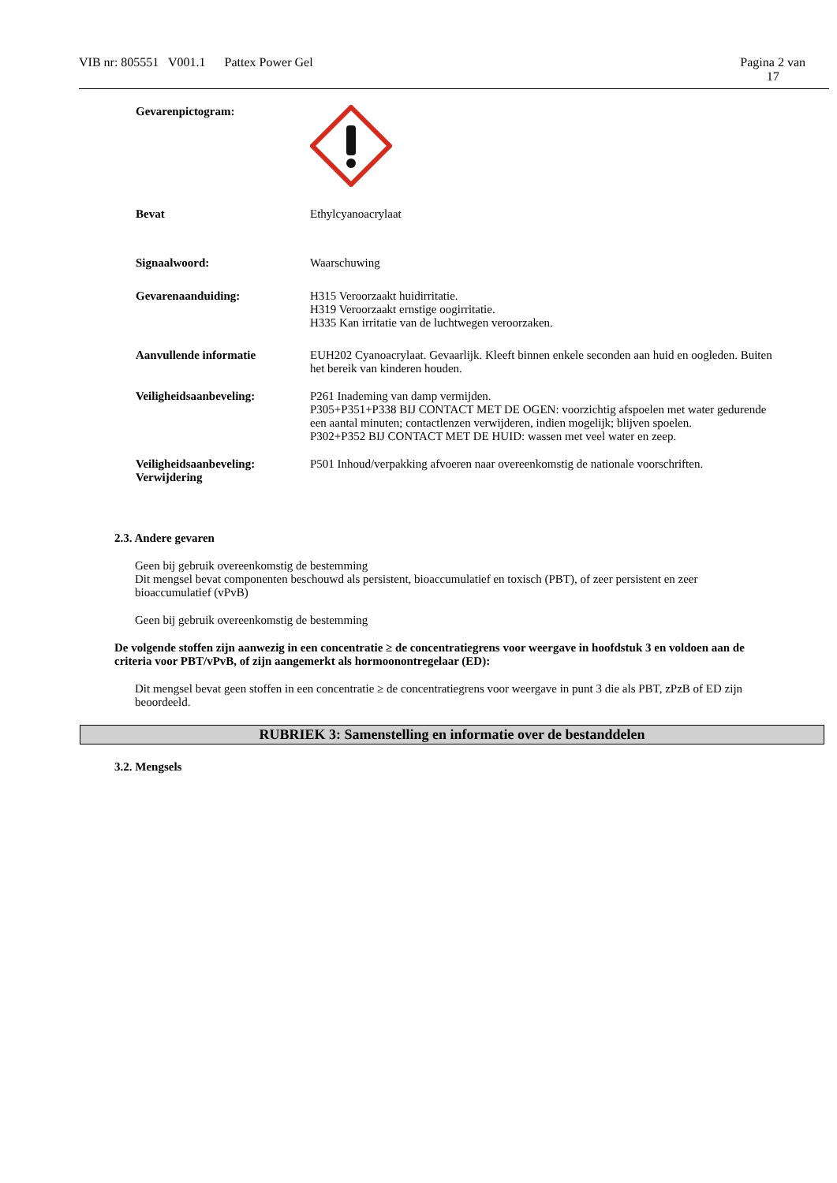VIB nr: 805551 V001.1 Pattex Power Gel Pagina 2 van
17
Gevarenpictogram:
Bevat Ethylcyanoacrylaat
Signaalwoord: Waarschuwing
Gevarenaanduiding: H315 Veroorzaakt huidirritatie.
H319 Veroorzaakt ernstige oogirritatie.
H335 Kan irritatie van de luchtwegen veroorzaken.
Aanvullende informatie EUH202 Cyanoacrylaat. Gevaarlijk. Kleeft binnen enkele seconden aan huid en oogleden. Buiten het bereik van kinderen houden.
Veiligheidsaanbeveling: P261 Inademing van damp vermijden.
P305+P351+P338 BIJ CONTACT MET DE OGEN: voorzichtig afspoelen met water gedurende een aantal minuten; contactlenzen verwijderen, indien mogelijk; blijven spoelen.
P302+P352 BIJ CONTACT MET DE HUID: wassen met veel water en zeep.
Veiligheidsaanbeveling:
Verwijdering
P501 Inhoud/verpakking afvoeren naar overeenkomstig de nationale voorschriften.
2.3. Andere gevaren
Geen bij gebruik overeenkomstig de bestemming
Dit mengsel bevat componenten beschouwd als persistent, bioaccumulatief en toxisch (PBT), of zeer persistent en zeer bioaccumulatief (vPvB)
Geen bij gebruik overeenkomstig de bestemming
De volgende stoffen zijn aanwezig in een concentratie ≥ de concentratiegrens voor weergave in hoofdstuk 3 en voldoen aan de criteria voor PBT/vPvB, of zijn aangemerkt als hormoonontregelaar (ED):
Dit mengsel bevat geen stoffen in een concentratie ≥ de concentratiegrens voor weergave in punt 3 die als PBT, zPzB of ED zijn beoordeeld.
RUBRIEK 3: Samenstelling en informatie over de bestanddelen
3.2. Mengsels